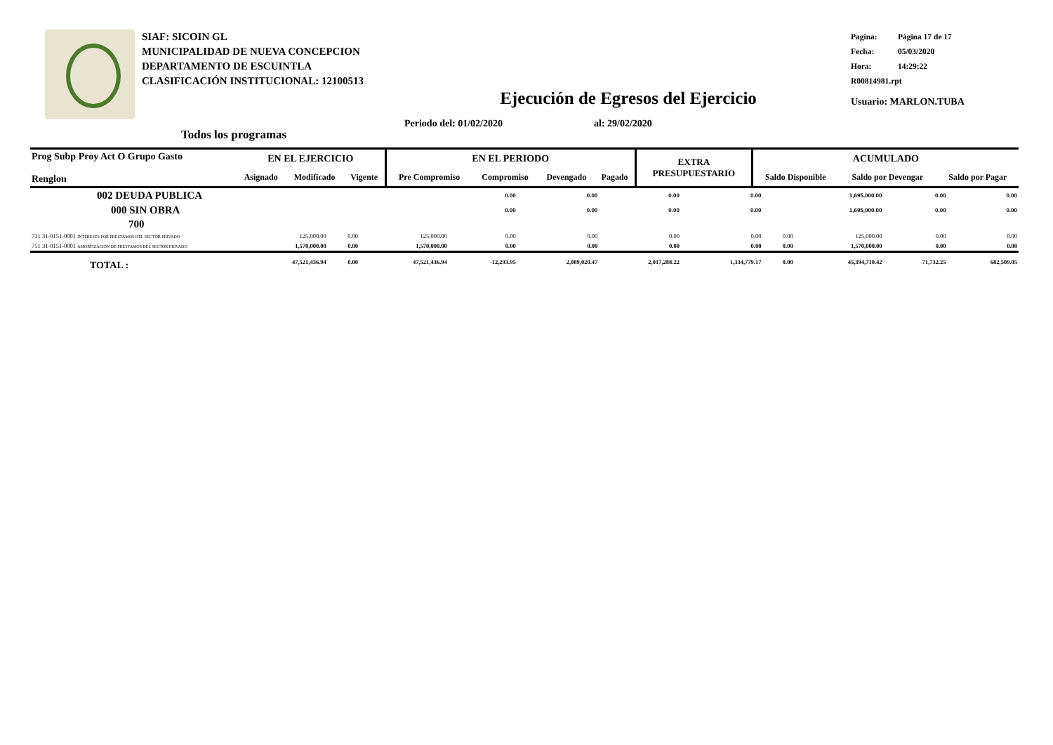SIAF: SICOIN GL
MUNICIPALIDAD DE NUEVA CONCEPCION
DEPARTAMENTO DE ESCUINTLA
CLASIFICACIÓN INSTITUCIONAL: 12100513
Pagina: Página 17 de 17
Fecha: 05/03/2020
Hora: 14:29:22
R00814981.rpt
Usuario: MARLON.TUBA
Ejecución de Egresos del Ejercicio
Todos los programas
Periodo del: 01/02/2020 al: 29/02/2020
| Prog Subp Proy Act O Grupo Gasto Renglon | EN EL EJERCICIO | | | EN EL PERIODO | | | | EXTRA PRESUPUESTARIO | ACUMULADO | | |
| --- | --- | --- | --- | --- | --- | --- | --- | --- | --- | --- | --- |
| | Asignado | Modificado | Vigente | Pre Compromiso | Compromiso | Devengado | Pagado | | Saldo Disponible | Saldo por Devengar | Saldo por Pagar |
| 002 DEUDA PUBLICA | | | | 0.00 | 0.00 | 0.00 | 0.00 | | 1,695,000.00 | 0.00 | 0.00 |
| 000 SIN OBRA | | | | 0.00 | 0.00 | 0.00 | 0.00 | | 1,695,000.00 | 0.00 | 0.00 |
| 700 | | | | | | | | | | | |
| 731 31-0151-0001 INTERESES POR PRÉSTAMOS DEL SECTOR PRIVADO | 125,000.00 | 0.00 | 125,000.00 | 0.00 | 0.00 | 0.00 | 0.00 | 0.00 | 125,000.00 | 0.00 | 0.00 |
| 751 31-0151-0001 AMORTIZACIÓN DE PRÉSTAMOS DEL SECTOR PRIVADO | 1,570,000.00 | 0.00 | 1,570,000.00 | 0.00 | 0.00 | 0.00 | 0.00 | 0.00 | 1,570,000.00 | 0.00 | 0.00 |
| TOTAL : | 47,521,436.94 | 0.00 | 47,521,436.94 | -12,293.95 | 2,089,020.47 | 2,017,288.22 | 1,334,779.17 | 0.00 | 45,394,710.42 | 71,732.25 | 682,509.05 |